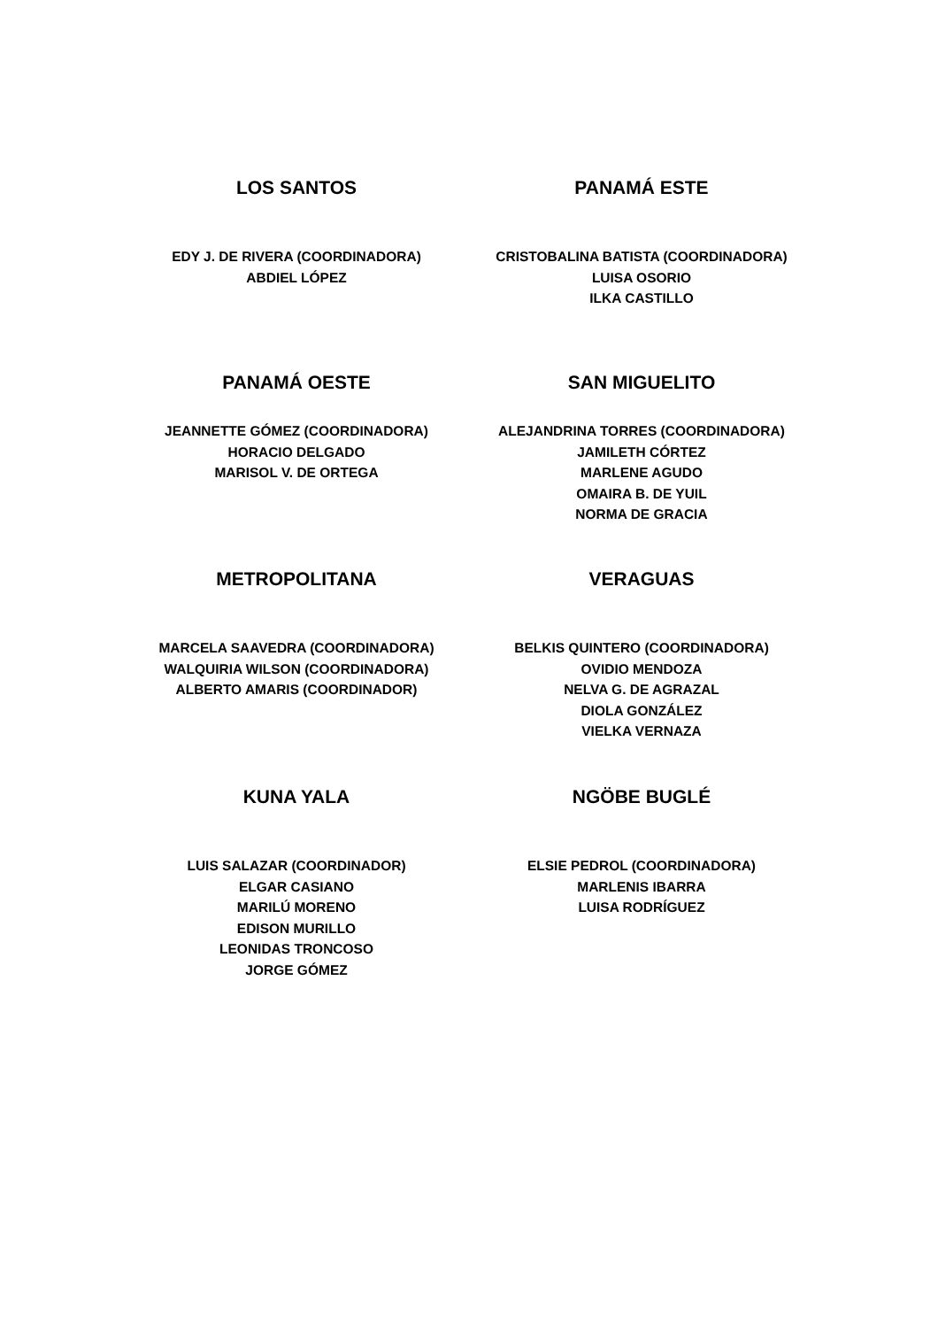LOS SANTOS
EDY J. DE RIVERA (COORDINADORA)
ABDIEL LÓPEZ
PANAMÁ ESTE
CRISTOBALINA BATISTA (COORDINADORA)
LUISA OSORIO
ILKA CASTILLO
PANAMÁ OESTE
JEANNETTE GÓMEZ (COORDINADORA)
HORACIO DELGADO
MARISOL V. DE ORTEGA
SAN MIGUELITO
ALEJANDRINA TORRES (COORDINADORA)
JAMILETH CÓRTEZ
MARLENE AGUDO
OMAIRA B. DE YUIL
NORMA DE GRACIA
METROPOLITANA
MARCELA SAAVEDRA (COORDINADORA)
WALQUIRIA WILSON (COORDINADORA)
ALBERTO AMARIS (COORDINADOR)
VERAGUAS
BELKIS QUINTERO (COORDINADORA)
OVIDIO MENDOZA
NELVA G. DE AGRAZAL
DIOLA GONZÁLEZ
VIELKA VERNAZA
KUNA YALA
LUIS SALAZAR (COORDINADOR)
ELGAR CASIANO
MARILÚ MORENO
EDISON MURILLO
LEONIDAS TRONCOSO
JORGE GÓMEZ
NGÖBE BUGLÉ
ELSIE PEDROL (COORDINADORA)
MARLENIS IBARRA
LUISA RODRÍGUEZ